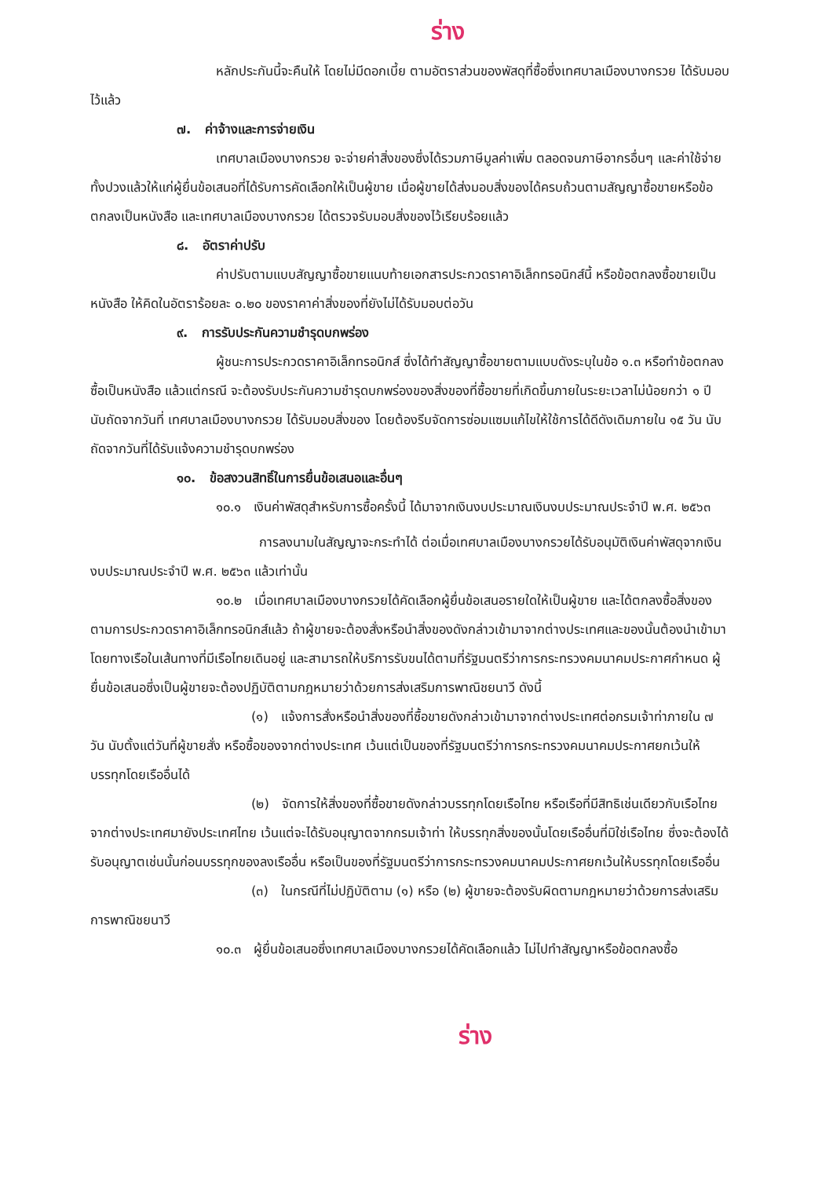ร่าง
หลักประกันนี้จะคืนให้ โดยไม่มีดอกเบี้ย ตามอัตราส่วนของพัสดุที่ซื้อซึ่งเทศบาลเมืองบางกรวย ได้รับมอบไว้แล้ว
๗. ค่าจ้างและการจ่ายเงิน
เทศบาลเมืองบางกรวย จะจ่ายค่าสิ่งของซึ่งได้รวมภาษีมูลค่าเพิ่ม ตลอดจนภาษีอากรอื่นๆ และค่าใช้จ่ายทั้งปวงแล้วให้แก่ผู้ยื่นข้อเสนอที่ได้รับการคัดเลือกให้เป็นผู้ขาย เมื่อผู้ขายได้ส่งมอบสิ่งของได้ครบถ้วนตามสัญญาซื้อขายหรือข้อตกลงเป็นหนังสือ และเทศบาลเมืองบางกรวย ได้ตรวจรับมอบสิ่งของไว้เรียบร้อยแล้ว
๘. อัตราค่าปรับ
ค่าปรับตามแบบสัญญาซื้อขายแนบท้ายเอกสารประกวดราคาอิเล็กทรอนิกส์นี้ หรือข้อตกลงซื้อขายเป็นหนังสือ ให้คิดในอัตราร้อยละ ๐.๒๐ ของราคาค่าสิ่งของที่ยังไม่ได้รับมอบต่อวัน
๙. การรับประกันความชำรุดบกพร่อง
ผู้ชนะการประกวดราคาอิเล็กทรอนิกส์ ซึ่งได้ทำสัญญาซื้อขายตามแบบดังระบุในข้อ ๑.๓ หรือทำข้อตกลงซื้อเป็นหนังสือ แล้วแต่กรณี จะต้องรับประกันความชำรุดบกพร่องของสิ่งของที่ซื้อขายที่เกิดขึ้นภายในระยะเวลาไม่น้อยกว่า ๑ ปี นับถัดจากวันที่ เทศบาลเมืองบางกรวย ได้รับมอบสิ่งของ โดยต้องรีบจัดการซ่อมแซมแก้ไขให้ใช้การได้ดีดังเดิมภายใน ๑๕ วัน นับถัดจากวันที่ได้รับแจ้งความชำรุดบกพร่อง
๑๐. ข้อสงวนสิทธิ์ในการยื่นข้อเสนอและอื่นๆ
๑๐.๑ เงินค่าพัสดุสำหรับการซื้อครั้งนี้ ได้มาจากเงินงบประมาณเงินงบประมาณประจำปี พ.ศ. ๒๕๖๓
การลงนามในสัญญาจะกระทำได้ ต่อเมื่อเทศบาลเมืองบางกรวยได้รับอนุมัติเงินค่าพัสดุจากเงินงบประมาณประจำปี พ.ศ. ๒๕๖๓ แล้วเท่านั้น
๑๐.๒ เมื่อเทศบาลเมืองบางกรวยได้คัดเลือกผู้ยื่นข้อเสนอรายใดให้เป็นผู้ขาย และได้ตกลงซื้อสิ่งของตามการประกวดราคาอิเล็กทรอนิกส์แล้ว ถ้าผู้ขายจะต้องสั่งหรือนำสิ่งของดังกล่าวเข้ามาจากต่างประเทศและของนั้นต้องนำเข้ามาโดยทางเรือในเส้นทางที่มีเรือไทยเดินอยู่ และสามารถให้บริการรับขนได้ตามที่รัฐมนตรีว่าการกระทรวงคมนาคมประกาศกำหนด ผู้ยื่นข้อเสนอซึ่งเป็นผู้ขายจะต้องปฏิบัติตามกฎหมายว่าด้วยการส่งเสริมการพาณิชยนาวี ดังนี้
(๑) แจ้งการสั่งหรือนำสิ่งของที่ซื้อขายดังกล่าวเข้ามาจากต่างประเทศต่อกรมเจ้าท่าภายใน ๗ วัน นับตั้งแต่วันที่ผู้ขายสั่ง หรือซื้อของจากต่างประเทศ เว้นแต่เป็นของที่รัฐมนตรีว่าการกระทรวงคมนาคมประกาศยกเว้นให้บรรทุกโดยเรืออื่นได้
(๒) จัดการให้สิ่งของที่ซื้อขายดังกล่าวบรรทุกโดยเรือไทย หรือเรือที่มีสิทธิเช่นเดียวกับเรือไทย จากต่างประเทศมายังประเทศไทย เว้นแต่จะได้รับอนุญาตจากกรมเจ้าท่า ให้บรรทุกสิ่งของนั้นโดยเรืออื่นที่มิใช่เรือไทย ซึ่งจะต้องได้รับอนุญาตเช่นนั้นก่อนบรรทุกของลงเรืออื่น หรือเป็นของที่รัฐมนตรีว่าการกระทรวงคมนาคมประกาศยกเว้นให้บรรทุกโดยเรืออื่น
(๓) ในกรณีที่ไม่ปฏิบัติตาม (๑) หรือ (๒) ผู้ขายจะต้องรับผิดตามกฎหมายว่าด้วยการส่งเสริมการพาณิชยนาวี
๑๐.๓ ผู้ยื่นข้อเสนอซึ่งเทศบาลเมืองบางกรวยได้คัดเลือกแล้ว ไม่ไปทำสัญญาหรือข้อตกลงซื้อ
ร่าง